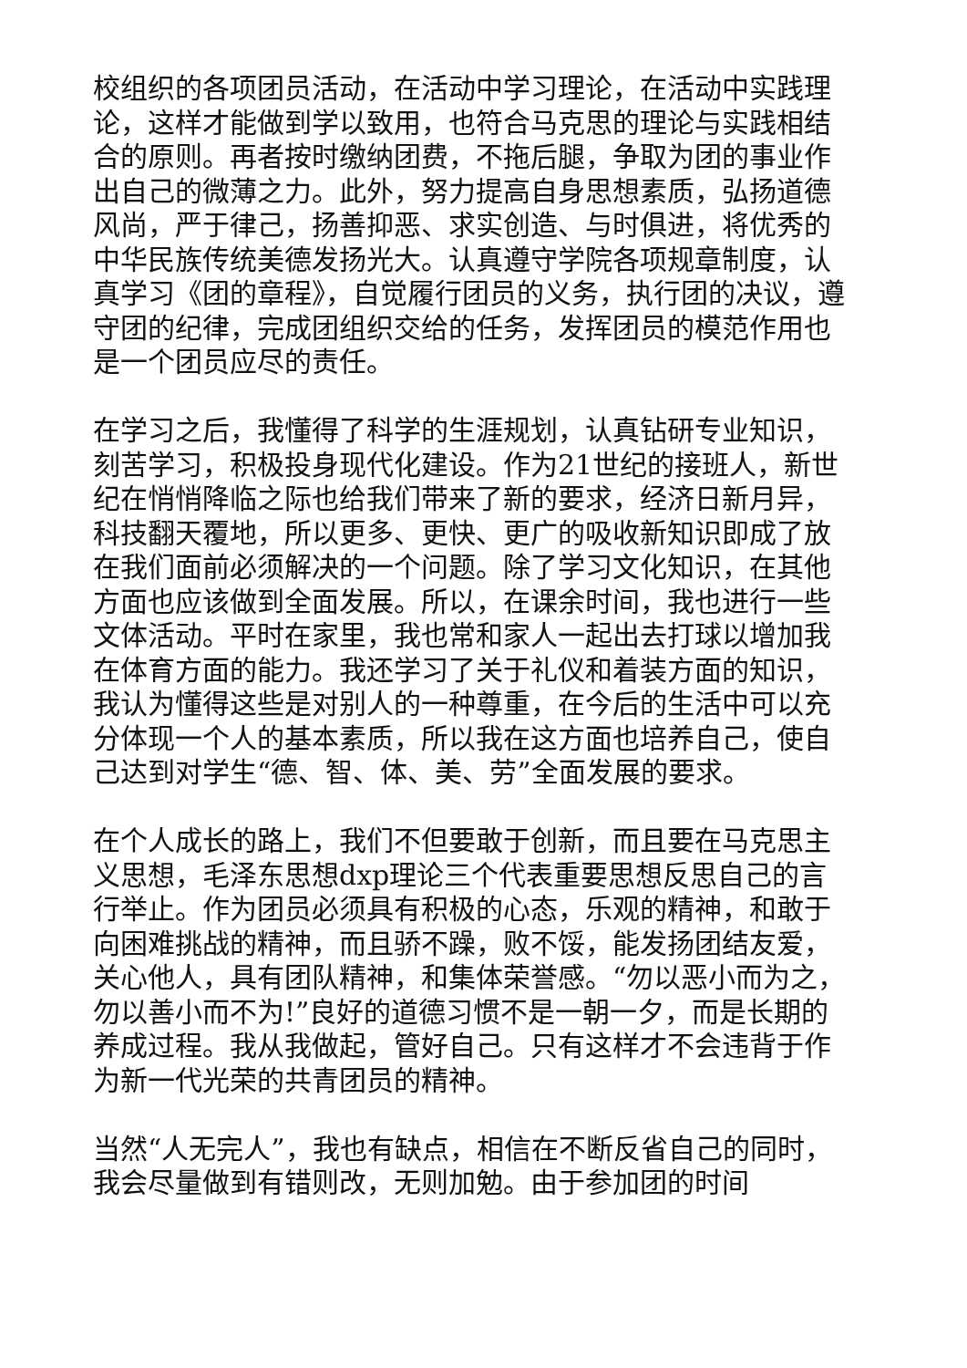校组织的各项团员活动，在活动中学习理论，在活动中实践理论，这样才能做到学以致用，也符合马克思的理论与实践相结合的原则。再者按时缴纳团费，不拖后腿，争取为团的事业作出自己的微薄之力。此外，努力提高自身思想素质，弘扬道德风尚，严于律己，扬善抑恶、求实创造、与时俱进，将优秀的中华民族传统美德发扬光大。认真遵守学院各项规章制度，认真学习《团的章程》，自觉履行团员的义务，执行团的决议，遵守团的纪律，完成团组织交给的任务，发挥团员的模范作用也是一个团员应尽的责任。
在学习之后，我懂得了科学的生涯规划，认真钻研专业知识，刻苦学习，积极投身现代化建设。作为21世纪的接班人，新世纪在悄悄降临之际也给我们带来了新的要求，经济日新月异，科技翻天覆地，所以更多、更快、更广的吸收新知识即成了放在我们面前必须解决的一个问题。除了学习文化知识，在其他方面也应该做到全面发展。所以，在课余时间，我也进行一些文体活动。平时在家里，我也常和家人一起出去打球以增加我在体育方面的能力。我还学习了关于礼仪和着装方面的知识，我认为懂得这些是对别人的一种尊重，在今后的生活中可以充分体现一个人的基本素质，所以我在这方面也培养自己，使自己达到对学生“德、智、体、美、劳”全面发展的要求。
在个人成长的路上，我们不但要敢于创新，而且要在马克思主义思想，毛泽东思想dxp理论三个代表重要思想反思自己的言行举止。作为团员必须具有积极的心态，乐观的精神，和敢于向困难挑战的精神，而且骄不躁，败不馁，能发扬团结友爱，关心他人，具有团队精神，和集体荣誉感。“勿以恶小而为之，勿以善小而不为!”良好的道德习惯不是一朝一夕，而是长期的养成过程。我从我做起，管好自己。只有这样才不会违背于作为新一代光荣的共青团员的精神。
当然“人无完人”，我也有缺点，相信在不断反省自己的同时，我会尽量做到有错则改，无则加勉。由于参加团的时间